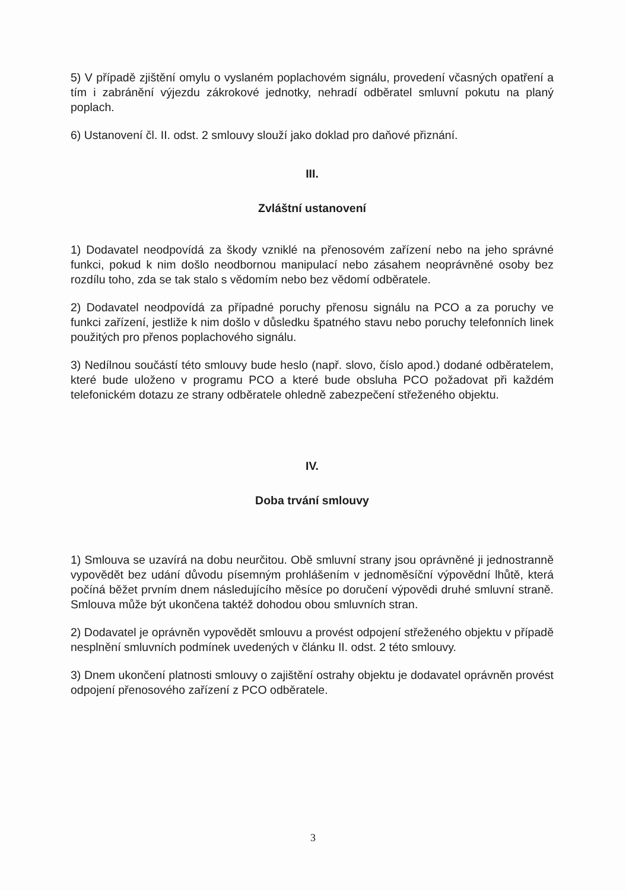5) V případě zjištění omylu o vyslaném poplachovém signálu, provedení včasných opatření a tím i zabránění výjezdu zákrokové jednotky, nehradí odběratel smluvní pokutu na planý poplach.
6) Ustanovení čl. II. odst. 2 smlouvy slouží jako doklad pro daňové přiznání.
III.
Zvláštní ustanovení
1) Dodavatel neodpovídá za škody vzniklé na přenosovém zařízení nebo na jeho správné funkci, pokud k nim došlo neodbornou manipulací nebo zásahem neoprávněné osoby bez rozdílu toho, zda se tak stalo s vědomím nebo bez vědomí odběratele.
2) Dodavatel neodpovídá za případné poruchy přenosu signálu na PCO a za poruchy ve funkci zařízení, jestliže k nim došlo v důsledku špatného stavu nebo poruchy telefonních linek použitých pro přenos poplachového signálu.
3) Nedílnou součástí této smlouvy bude heslo (např. slovo, číslo apod.) dodané odběratelem, které bude uloženo v programu PCO a které bude obsluha PCO požadovat při každém telefonickém dotazu ze strany odběratele ohledně zabezpečení střeženého objektu.
IV.
Doba trvání smlouvy
1) Smlouva se uzavírá na dobu neurčitou. Obě smluvní strany jsou oprávněné ji jednostranně vypovědět bez udání důvodu písemným prohlášením v jednoměsíční výpovědní lhůtě, která počíná běžet prvním dnem následujícího měsíce po doručení výpovědi druhé smluvní straně. Smlouva může být ukončena taktéž dohodou obou smluvních stran.
2) Dodavatel je oprávněn vypovědět smlouvu a provést odpojení střeženého objektu v případě nesplnění smluvních podmínek uvedených v článku II. odst. 2 této smlouvy.
3) Dnem ukončení platnosti smlouvy o zajištění ostrahy objektu je dodavatel oprávněn provést odpojení přenosového zařízení z PCO odběratele.
3